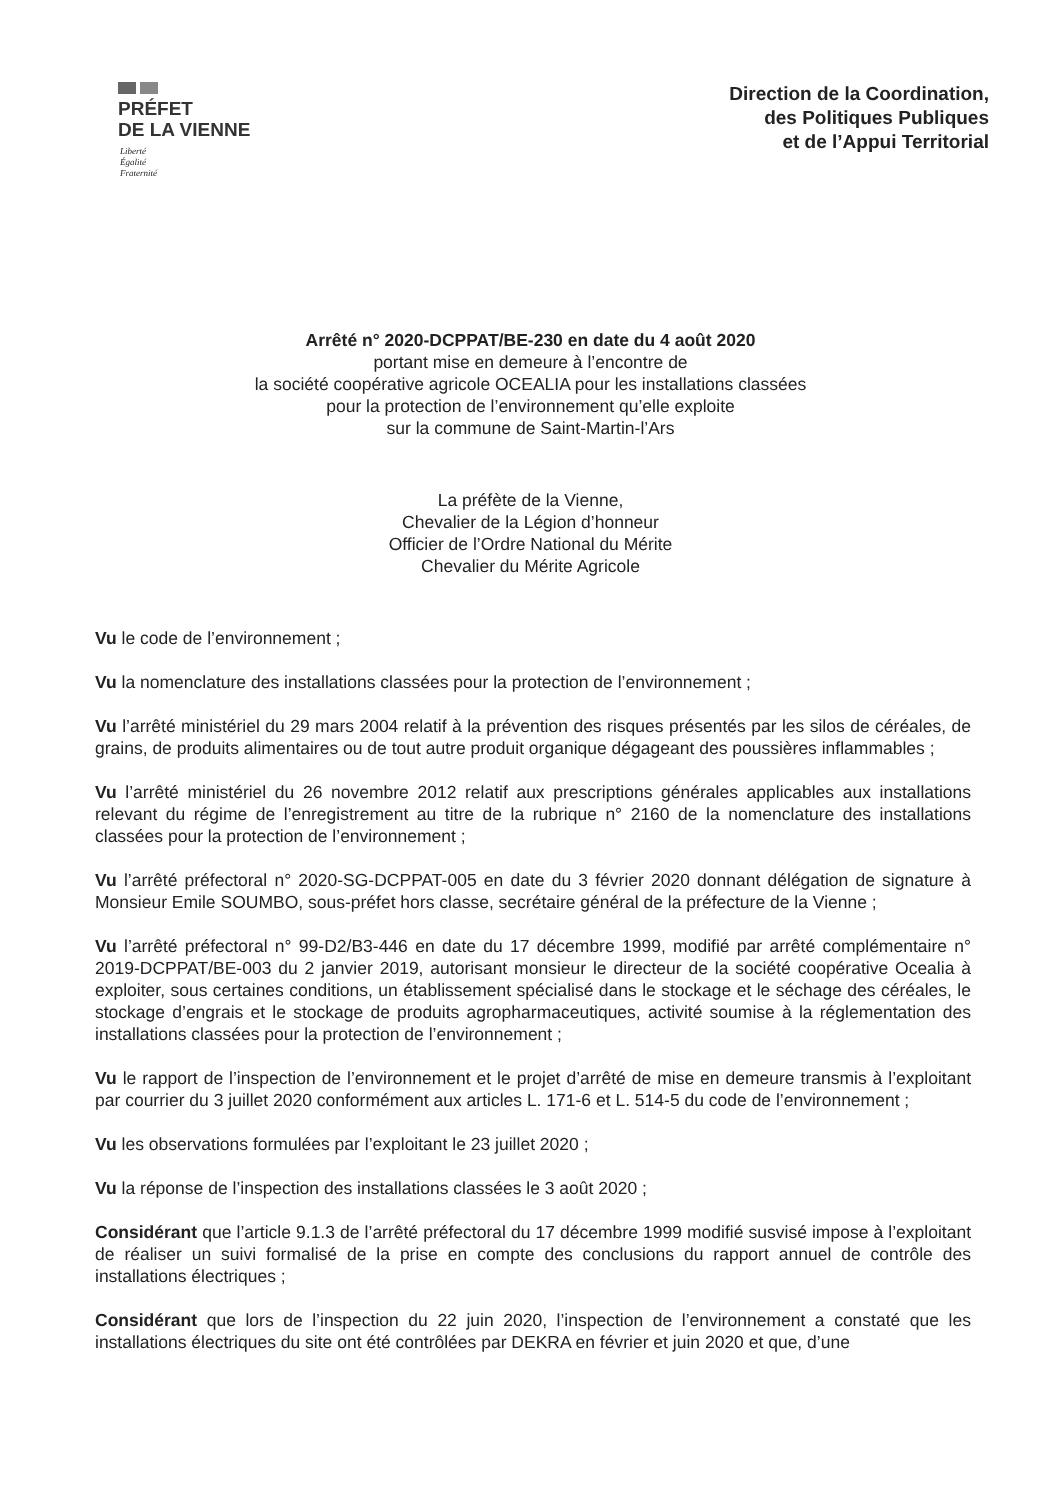PRÉFET
DE LA VIENNE
Liberté
Égalité
Fraternité
Direction de la Coordination,
des Politiques Publiques
et de l’Appui Territorial
Arrêté n° 2020-DCPPAT/BE-230 en date du 4 août 2020
portant mise en demeure à l’encontre de
la société coopérative agricole OCEALIA pour les installations classées
pour la protection de l’environnement qu’elle exploite
sur la commune de Saint-Martin-l’Ars
La préfète de la Vienne,
Chevalier de la Légion d’honneur
Officier de l’Ordre National du Mérite
Chevalier du Mérite Agricole
Vu le code de l’environnement ;
Vu la nomenclature des installations classées pour la protection de l’environnement ;
Vu l’arrêté ministériel du 29 mars 2004 relatif à la prévention des risques présentés par les silos de céréales, de grains, de produits alimentaires ou de tout autre produit organique dégageant des poussières inflammables ;
Vu l’arrêté ministériel du 26 novembre 2012 relatif aux prescriptions générales applicables aux installations relevant du régime de l’enregistrement au titre de la rubrique n° 2160 de la nomenclature des installations classées pour la protection de l’environnement ;
Vu l’arrêté préfectoral n° 2020-SG-DCPPAT-005 en date du 3 février 2020 donnant délégation de signature à Monsieur Emile SOUMBO, sous-préfet hors classe, secrétaire général de la préfecture de la Vienne ;
Vu l’arrêté préfectoral n° 99-D2/B3-446 en date du 17 décembre 1999, modifié par arrêté complémentaire n° 2019-DCPPAT/BE-003 du 2 janvier 2019, autorisant monsieur le directeur de la société coopérative Ocealia à exploiter, sous certaines conditions, un établissement spécialisé dans le stockage et le séchage des céréales, le stockage d’engrais et le stockage de produits agropharmaceutiques, activité soumise à la réglementation des installations classées pour la protection de l’environnement ;
Vu le rapport de l’inspection de l’environnement et le projet d’arrêté de mise en demeure transmis à l’exploitant par courrier du 3 juillet 2020 conformément aux articles L. 171-6 et L. 514-5 du code de l’environnement ;
Vu les observations formulées par l’exploitant le 23 juillet 2020 ;
Vu la réponse de l’inspection des installations classées le 3 août 2020 ;
Considérant que l’article 9.1.3 de l’arrêté préfectoral du 17 décembre 1999 modifié susvisé impose à l’exploitant de réaliser un suivi formalisé de la prise en compte des conclusions du rapport annuel de contrôle des installations électriques ;
Considérant que lors de l’inspection du 22 juin 2020, l’inspection de l’environnement a constaté que les installations électriques du site ont été contrôlées par DEKRA en février et juin 2020 et que, d’une